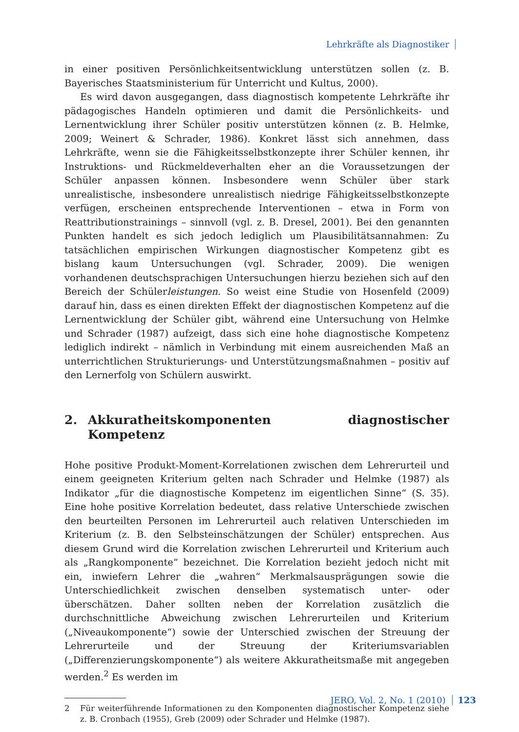Lehrkräfte als Diagnostiker
in einer positiven Persönlichkeitsentwicklung unterstützen sollen (z. B. Bayerisches Staatsministerium für Unterricht und Kultus, 2000).
Es wird davon ausgegangen, dass diagnostisch kompetente Lehrkräfte ihr pädagogisches Handeln optimieren und damit die Persönlichkeits- und Lernentwicklung ihrer Schüler positiv unterstützen können (z. B. Helmke, 2009; Weinert & Schrader, 1986). Konkret lässt sich annehmen, dass Lehrkräfte, wenn sie die Fähigkeitsselbstkonzepte ihrer Schüler kennen, ihr Instruktions- und Rückmeldeverhalten eher an die Voraussetzungen der Schüler anpassen können. Insbesondere wenn Schüler über stark unrealistische, insbesondere unrealistisch niedrige Fähigkeitsselbstkonzepte verfügen, erscheinen entsprechende Interventionen – etwa in Form von Reattributionstrainings – sinnvoll (vgl. z. B. Dresel, 2001). Bei den genannten Punkten handelt es sich jedoch lediglich um Plausibilitätsannahmen: Zu tatsächlichen empirischen Wirkungen diagnostischer Kompetenz gibt es bislang kaum Untersuchungen (vgl. Schrader, 2009). Die wenigen vorhandenen deutschsprachigen Untersuchungen hierzu beziehen sich auf den Bereich der Schülerleistungen. So weist eine Studie von Hosenfeld (2009) darauf hin, dass es einen direkten Effekt der diagnostischen Kompetenz auf die Lernentwicklung der Schüler gibt, während eine Untersuchung von Helmke und Schrader (1987) aufzeigt, dass sich eine hohe diagnostische Kompetenz lediglich indirekt – nämlich in Verbindung mit einem ausreichenden Maß an unterrichtlichen Strukturierungs- und Unterstützungsmaßnahmen – positiv auf den Lernerfolg von Schülern auswirkt.
2. Akkuratheitskomponenten diagnostischer Kompetenz
Hohe positive Produkt-Moment-Korrelationen zwischen dem Lehrerurteil und einem geeigneten Kriterium gelten nach Schrader und Helmke (1987) als Indikator „für die diagnostische Kompetenz im eigentlichen Sinne“ (S. 35). Eine hohe positive Korrelation bedeutet, dass relative Unterschiede zwischen den beurteilten Personen im Lehrerurteil auch relativen Unterschieden im Kriterium (z. B. den Selbsteinschätzungen der Schüler) entsprechen. Aus diesem Grund wird die Korrelation zwischen Lehrerurteil und Kriterium auch als „Rangkomponente“ bezeichnet. Die Korrelation bezieht jedoch nicht mit ein, inwiefern Lehrer die „wahren“ Merkmalsausprägungen sowie die Unterschiedlichkeit zwischen denselben systematisch unter- oder überschätzen. Daher sollten neben der Korrelation zusätzlich die durchschnittliche Abweichung zwischen Lehrerurteilen und Kriterium („Niveaukomponente“) sowie der Unterschied zwischen der Streuung der Lehrerurteile und der Streuung der Kriteriumsvariablen („Differenzierungskomponente“) als weitere Akkuratheitsmaße mit angegeben werden.<sup>2</sup> Es werden im
2 Für weiterführende Informationen zu den Komponenten diagnostischer Kompetenz siehe z. B. Cronbach (1955), Greb (2009) oder Schrader und Helmke (1987).
JERO, Vol. 2, No. 1 (2010) 123